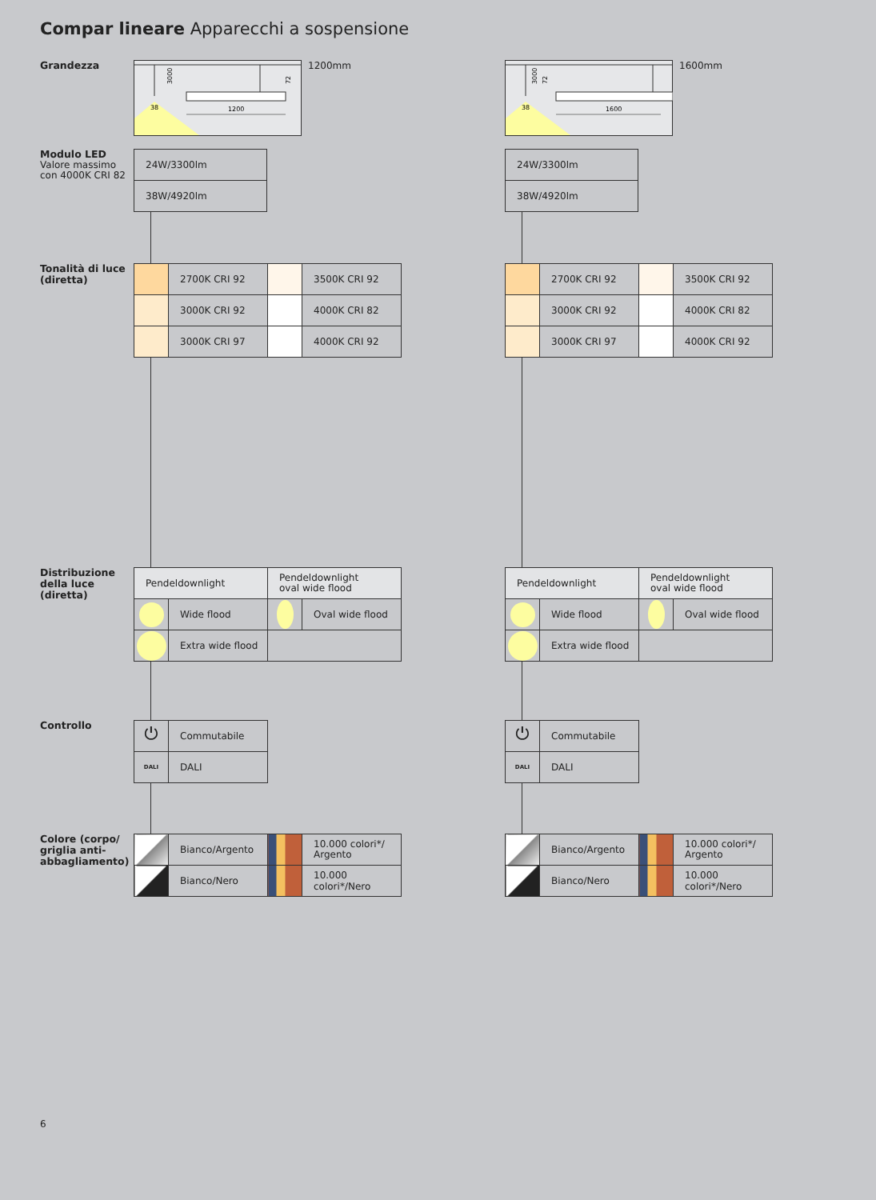Compar lineare Apparecchi a sospensione
Grandezza
3000
72
38
1200
1200mm
3000
72
38
1600
1600mm
Modulo LED
Valore massimo
con 4000K CRI 82
| 24W/3300lm |
| 38W/4920lm |
| 24W/3300lm |
| 38W/4920lm |
Tonalità di luce (diretta)
| | 2700K CRI 92 | | 3500K CRI 92 |
| | 3000K CRI 92 | | 4000K CRI 82 |
| | 3000K CRI 97 | | 4000K CRI 92 |
| | 2700K CRI 92 | | 3500K CRI 92 |
| | 3000K CRI 92 | | 4000K CRI 82 |
| | 3000K CRI 97 | | 4000K CRI 92 |
Distribuzione della luce (diretta)
| Pendeldownlight | | Pendeldownlight oval wide flood | |
| | Wide flood | | Oval wide flood |
| | Extra wide flood | | |
| Pendeldownlight | | Pendeldownlight oval wide flood | |
| | Wide flood | | Oval wide flood |
| | Extra wide flood | | |
Controllo
| ⏻ | Commutabile |
| DALI | DALI |
| ⏻ | Commutabile |
| DALI | DALI |
Colore (corpo/ griglia anti-abbagliamento)
| | Bianco/Argento | | 10.000 colori*/ Argento |
| | Bianco/Nero | | 10.000 colori*/Nero |
| | Bianco/Argento | | 10.000 colori*/ Argento |
| | Bianco/Nero | | 10.000 colori*/Nero |
6